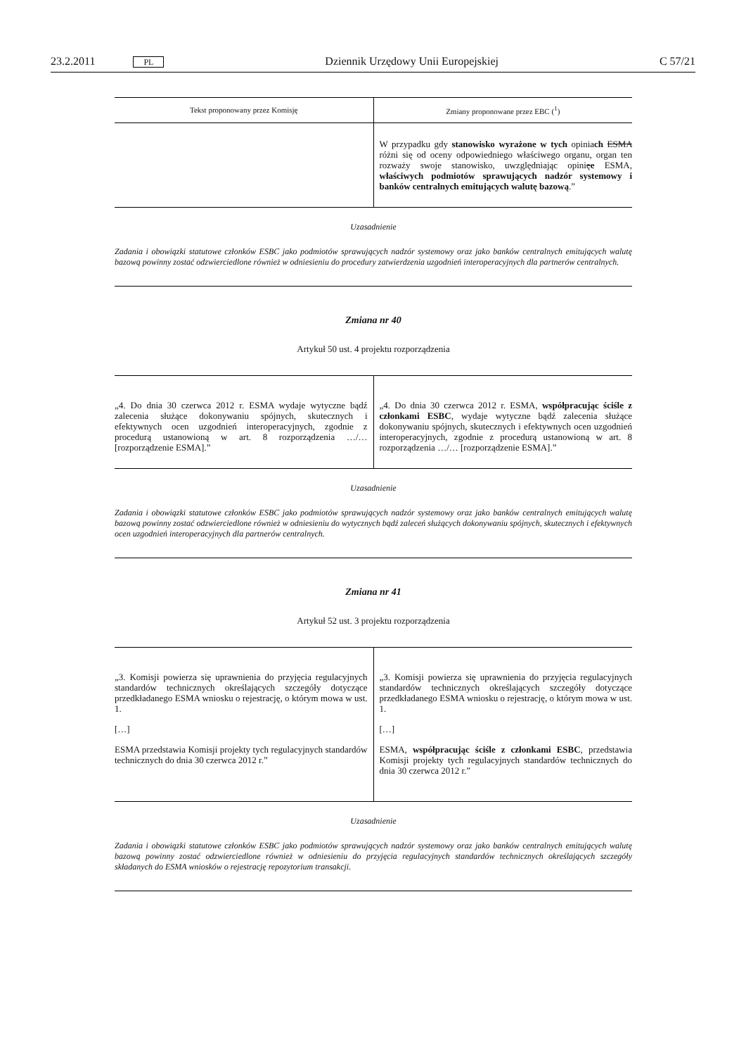23.2.2011 PL Dziennik Urzędowy Unii Europejskiej C 57/21
| Tekst proponowany przez Komisję | Zmiany proponowane przez EBC (<sup>1</sup>) |
| --- | --- |
| | W przypadku gdy stanowisko wyrażone w tych opinia ch ESMA różni się od oceny odpowiedniego właściwego organu, organ ten rozważy swoje stanowisko, uwzględniając opini ę e ESMA, właściwych podmiotów sprawujących nadzór systemowy i banków centralnych emitujących walutę bazową .” |
Uzasadnienie
Zadania i obowiązki statutowe członków ESBC jako podmiotów sprawujących nadzór systemowy oraz jako banków centralnych emitujących walutę bazową powinny zostać odzwierciedlone również w odniesieniu do procedury zatwierdzenia uzgodnień interoperacyjnych dla partnerów centralnych.
Zmiana nr 40
Artykuł 50 ust. 4 projektu rozporządzenia
| „4. Do dnia 30 czerwca 2012 r. ESMA wydaje wytyczne bądź zalecenia służące dokonywaniu spójnych, skutecznych i efektywnych ocen uzgodnień interoperacyjnych, zgodnie z procedurą ustanowioną w art. 8 rozporządzenia …/… [rozporządzenie ESMA].” | „4. Do dnia 30 czerwca 2012 r. ESMA, współpracując ściśle z członkami ESBC , wydaje wytyczne bądź zalecenia służące dokonywaniu spójnych, skutecznych i efektywnych ocen uzgodnień interoperacyjnych, zgodnie z procedurą ustanowioną w art. 8 rozporządzenia …/… [rozporządzenie ESMA].” |
Uzasadnienie
Zadania i obowiązki statutowe członków ESBC jako podmiotów sprawujących nadzór systemowy oraz jako banków centralnych emitujących walutę bazową powinny zostać odzwierciedlone również w odniesieniu do wytycznych bądź zaleceń służących dokonywaniu spójnych, skutecznych i efektywnych ocen uzgodnień interoperacyjnych dla partnerów centralnych.
Zmiana nr 41
Artykuł 52 ust. 3 projektu rozporządzenia
| „3. Komisji powierza się uprawnienia do przyjęcia regulacyjnych standardów technicznych określających szczegóły dotyczące przedkładanego ESMA wniosku o rejestrację, o którym mowa w ust. 1. […] ESMA przedstawia Komisji projekty tych regulacyjnych standardów technicznych do dnia 30 czerwca 2012 r.” | „3. Komisji powierza się uprawnienia do przyjęcia regulacyjnych standardów technicznych określających szczegóły dotyczące przedkładanego ESMA wniosku o rejestrację, o którym mowa w ust. 1. […] ESMA, współpracując ściśle z członkami ESBC , przedstawia Komisji projekty tych regulacyjnych standardów technicznych do dnia 30 czerwca 2012 r.” |
Uzasadnienie
Zadania i obowiązki statutowe członków ESBC jako podmiotów sprawujących nadzór systemowy oraz jako banków centralnych emitujących walutę bazową powinny zostać odzwierciedlone również w odniesieniu do przyjęcia regulacyjnych standardów technicznych określających szczegóły składanych do ESMA wniosków o rejestrację repozytorium transakcji.